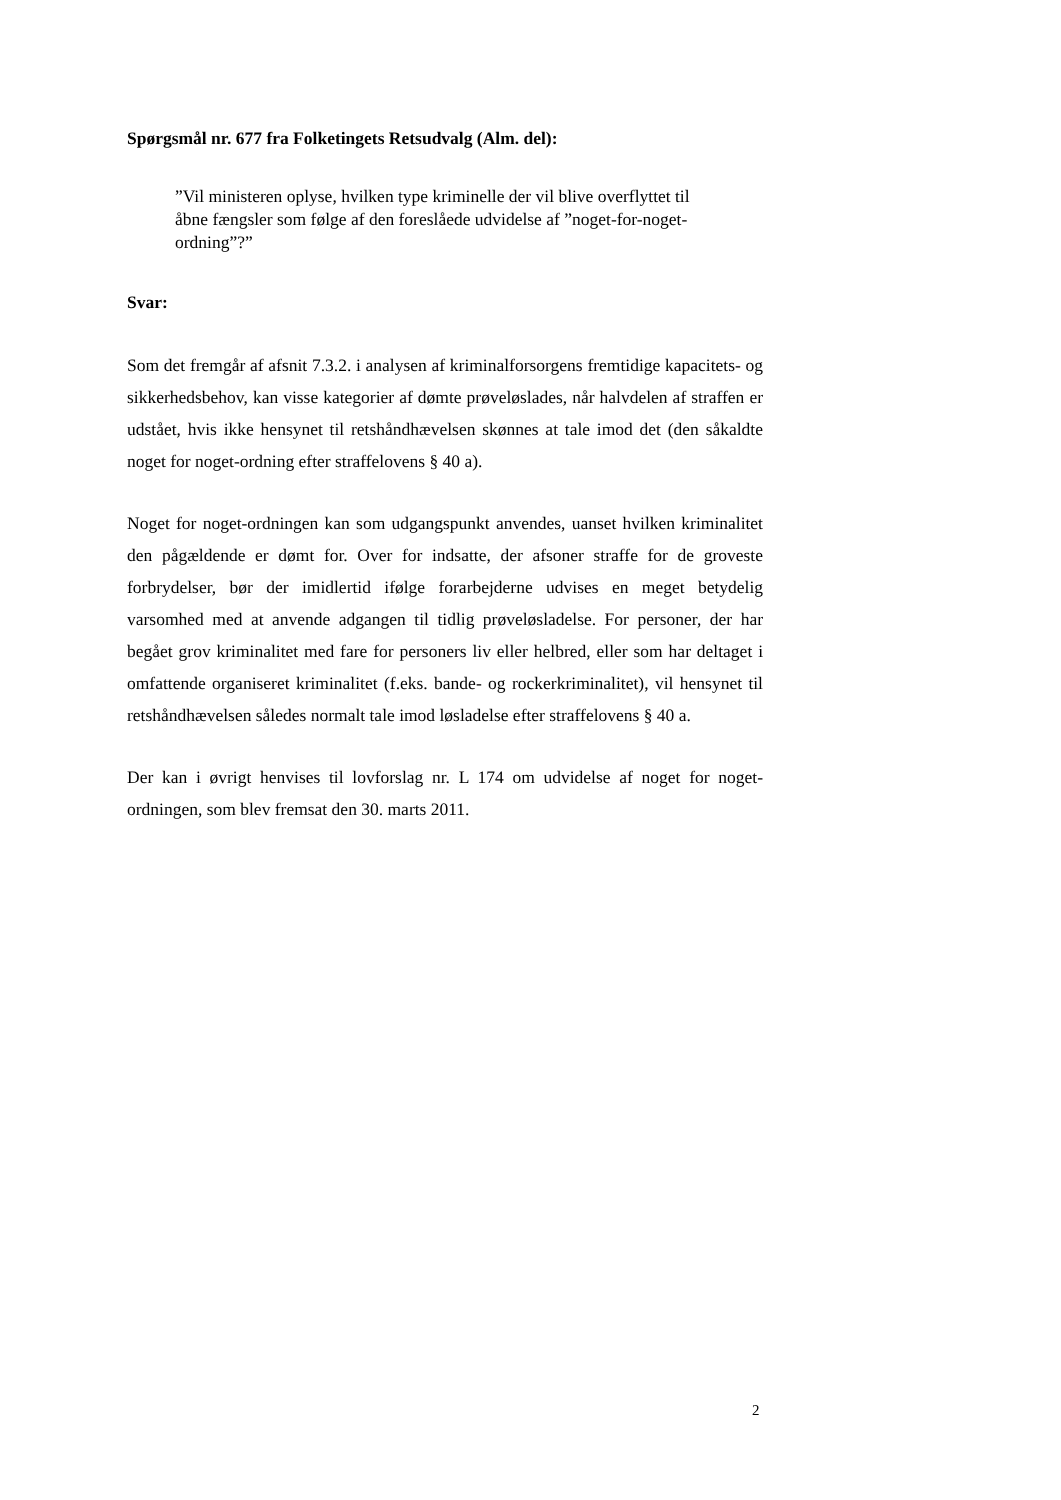Spørgsmål nr. 677 fra Folketingets Retsudvalg (Alm. del):
”Vil ministeren oplyse, hvilken type kriminelle der vil blive overflyttet til åbne fængsler som følge af den foreslåede udvidelse af ”noget-for-noget-ordning”?”
Svar:
Som det fremgår af afsnit 7.3.2. i analysen af kriminalforsorgens fremtidige kapacitets- og sikkerhedsbehov, kan visse kategorier af dømte prøveløslades, når halvdelen af straffen er udstået, hvis ikke hensynet til retshåndhævelsen skønnes at tale imod det (den såkaldte noget for noget-ordning efter straffelovens § 40 a).
Noget for noget-ordningen kan som udgangspunkt anvendes, uanset hvilken kriminalitet den pågældende er dømt for. Over for indsatte, der afsoner straffe for de groveste forbrydelser, bør der imidlertid ifølge forarbejderne udvises en meget betydelig varsomhed med at anvende adgangen til tidlig prøveløsladelse. For personer, der har begået grov kriminalitet med fare for personers liv eller helbred, eller som har deltaget i omfattende organiseret kriminalitet (f.eks. bande- og rockerkriminalitet), vil hensynet til retshåndhævelsen således normalt tale imod løsladelse efter straffelovens § 40 a.
Der kan i øvrigt henvises til lovforslag nr. L 174 om udvidelse af noget for noget-ordningen, som blev fremsat den 30. marts 2011.
2